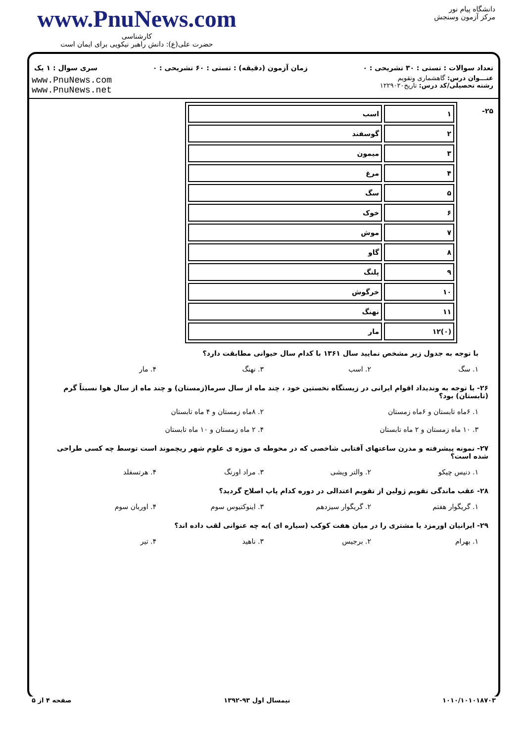www.PnuNews.com
کارشناسی
حضرت علی(ع): دانش راهبر نیکویی برای ایمان است
دانشگاه پیام نور
مرکز آزمون وسنجش
تعداد سوالات : تستی : ۳۰ تشریحی : ۰ زمان آزمون (دقیقه) : تستی : ۶۰ تشریحی : ۰ سری سوال : ۱ یک
عنـــوان درس: گاهشماری وتقویم
رشته تحصیلی/کد درس: تاریخ۱۲۲۹۰۲۰
www.PnuNews.com
www.PnuNews.net
۲۵-
| ۱ | اسب |
| ۲ | گوسفند |
| ۳ | میمون |
| ۴ | مرغ |
| ۵ | سگ |
| ۶ | خوک |
| ۷ | موش |
| ۸ | گاو |
| ۹ | پلنگ |
| ۱۰ | خرگوش |
| ۱۱ | نهنگ |
| (۰)۱۲ | مار |
با توجه به جدول زیر مشخص نمایید سال ۱۳۶۱ با کدام سال حیوانی مطابقت دارد؟
۱. سگ ۲. اسب ۳. نهنگ ۴. مار
۲۶- با توجه به وندیداد اقوام ایرانی در زیستگاه نخستین خود ، چند ماه از سال سرما(زمستان) و چند ماه از سال هوا نسبتاً گرم (تابستان) بود؟
۱. ۶ماه تابستان و ۶ماه زمستان ۲. ۸ماه زمستان و ۴ ماه تابستان
۳. ۱۰ ماه زمستان و ۲ ماه تابستان ۴. ۲ ماه زمستان و ۱۰ ماه تابستان
۲۷- نمونه پیشرفته و مدرن ساعتهای آفتابی شاخصی که در محوطه ی موزه ی علوم شهر ریچموند است توسط چه کسی طراحی شده است؟
۱. دنیس چیکو ۲. والتر ویشی ۳. مراد اورنگ ۴. هرتسفلد
۲۸- عقب ماندگی تقویم ژولین از تقویم اعتدالی در دوره کدام پاپ اصلاح گردید؟
۱. گریگوار هفتم ۲. گریگوار سیزدهم ۳. اینوکتیوس سوم ۴. اوربان سوم
۲۹- ایرانیان اورمزد یا مشتری را در میان هفت کوکب (سیاره ای )به چه عنوانی لقب داده اند؟
۱. بهرام ۲. برجیس ۳. ناهید ۴. تیر
۱۰۱۰/۱۰۱۰۱۸۷۰۳ نیمسال اول ۹۳-۱۳۹۲ صفحه ۴ از ۵